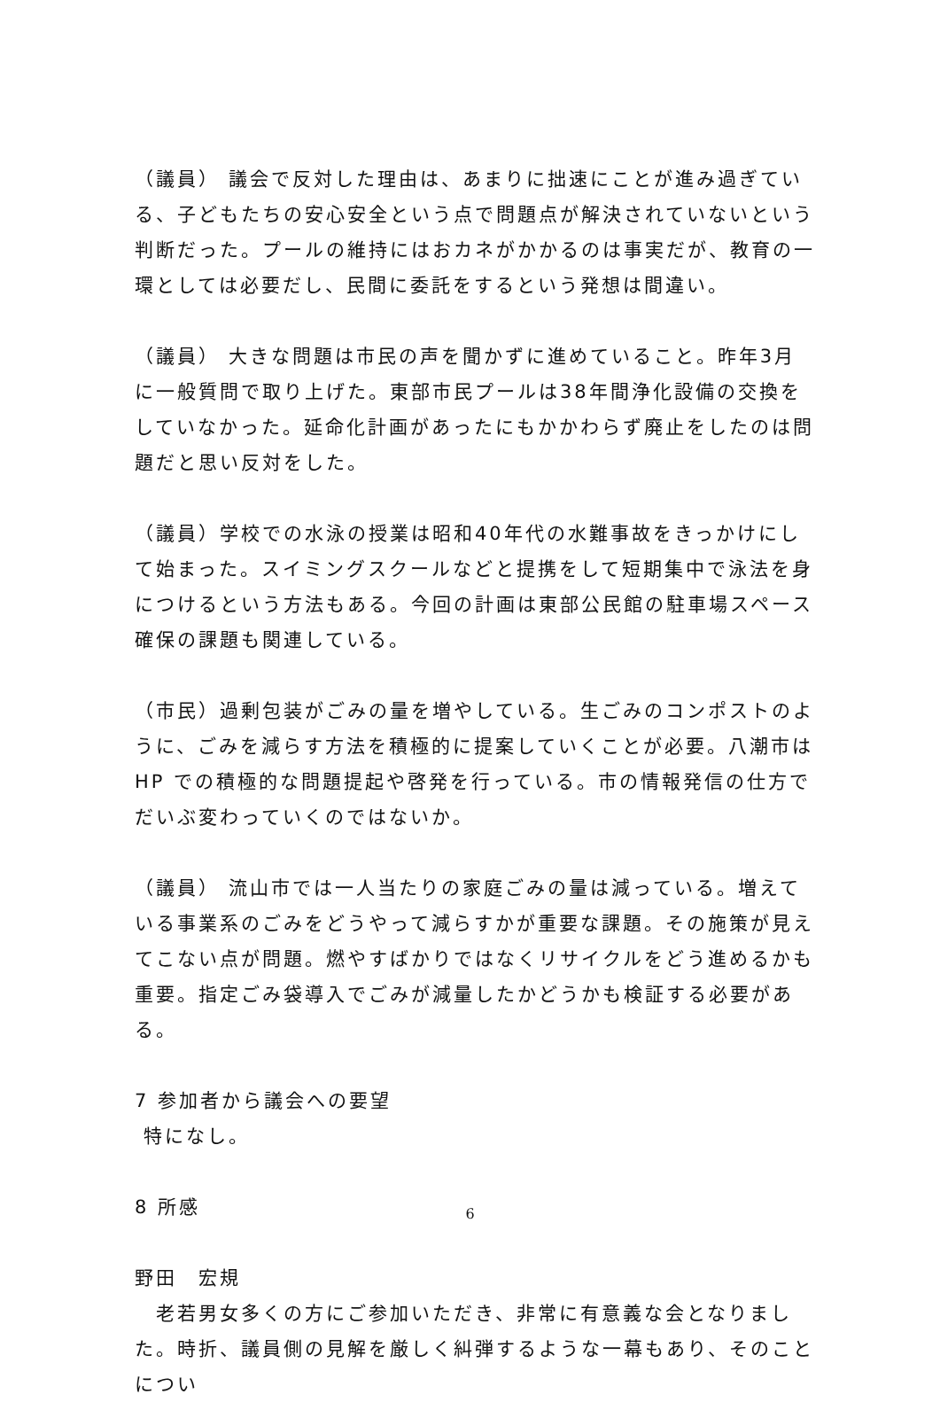（議員） 議会で反対した理由は、あまりに拙速にことが進み過ぎている、子どもたちの安心安全という点で問題点が解決されていないという判断だった。プールの維持にはおカネがかかるのは事実だが、教育の一環としては必要だし、民間に委託をするという発想は間違い。
（議員） 大きな問題は市民の声を聞かずに進めていること。昨年3月に一般質問で取り上げた。東部市民プールは38年間浄化設備の交換をしていなかった。延命化計画があったにもかかわらず廃止をしたのは問題だと思い反対をした。
（議員）学校での水泳の授業は昭和40年代の水難事故をきっかけにして始まった。スイミングスクールなどと提携をして短期集中で泳法を身につけるという方法もある。今回の計画は東部公民館の駐車場スペース確保の課題も関連している。
（市民）過剰包装がごみの量を増やしている。生ごみのコンポストのように、ごみを減らす方法を積極的に提案していくことが必要。八潮市は HP での積極的な問題提起や啓発を行っている。市の情報発信の仕方でだいぶ変わっていくのではないか。
（議員） 流山市では一人当たりの家庭ごみの量は減っている。増えている事業系のごみをどうやって減らすかが重要な課題。その施策が見えてこない点が問題。燃やすばかりではなくリサイクルをどう進めるかも重要。指定ごみ袋導入でごみが減量したかどうかも検証する必要がある。
7 参加者から議会への要望
特になし。
8 所感
野田　宏規
　老若男女多くの方にご参加いただき、非常に有意義な会となりました。時折、議員側の見解を厳しく糾弾するような一幕もあり、そのことについ
6